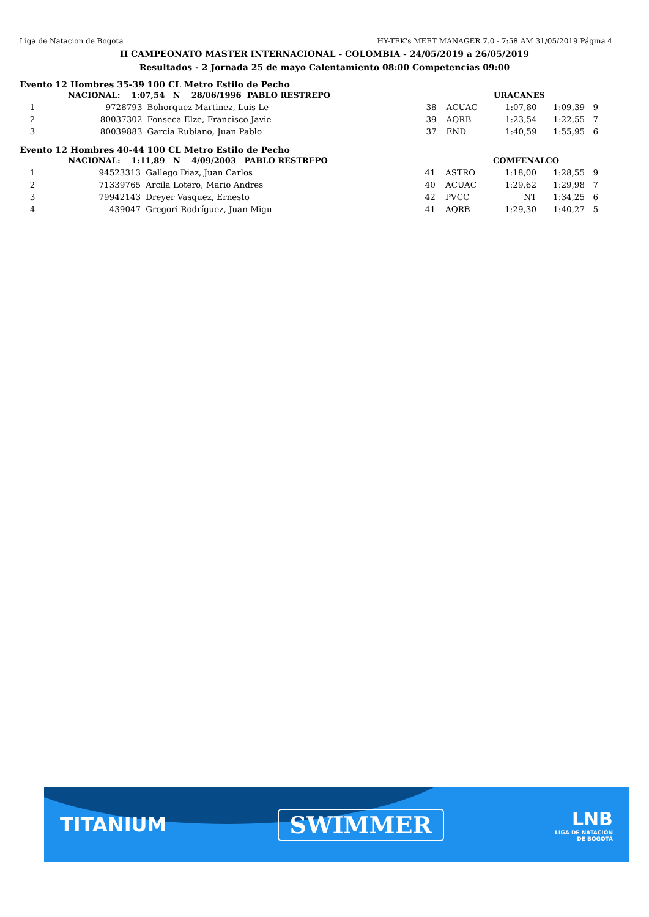Liga de Natacion de Bogota HY-TEK's MEET MANAGER 7.0 - 7:58 AM 31/05/2019 Página 4
II CAMPEONATO MASTER INTERNACIONAL - COLOMBIA - 24/05/2019 a 26/05/2019
Resultados - 2 Jornada 25 de mayo Calentamiento 08:00 Competencias 09:00
Evento 12 Hombres 35-39 100 CL Metro Estilo de Pecho
| | NACIONAL: 1:07,54 N 28/06/1996 PABLO RESTREPO | | | | URACANES | | |
| 1 | 9728793 | Bohorquez Martinez, Luis Le | 38 | ACUAC | 1:07,80 | 1:09,39 | 9 |
| 2 | 80037302 | Fonseca Elze, Francisco Javie | 39 | AQRB | 1:23,54 | 1:22,55 | 7 |
| 3 | 80039883 | Garcia Rubiano, Juan Pablo | 37 | END | 1:40,59 | 1:55,95 | 6 |
Evento 12 Hombres 40-44 100 CL Metro Estilo de Pecho
| | NACIONAL: 1:11,89 N 4/09/2003 PABLO RESTREPO | | | | COMFENALCO | | |
| 1 | 94523313 | Gallego Diaz, Juan Carlos | 41 | ASTRO | 1:18,00 | 1:28,55 | 9 |
| 2 | 71339765 | Arcila Lotero, Mario Andres | 40 | ACUAC | 1:29,62 | 1:29,98 | 7 |
| 3 | 79942143 | Dreyer Vasquez, Ernesto | 42 | PVCC | NT | 1:34,25 | 6 |
| 4 | 439047 | Gregori Rodríguez, Juan Migu | 41 | AQRB | 1:29,30 | 1:40,27 | 5 |
TITANIUM
SWIMMER
LNB
LIGA DE NATACIÓN
DE BOGOTÁ